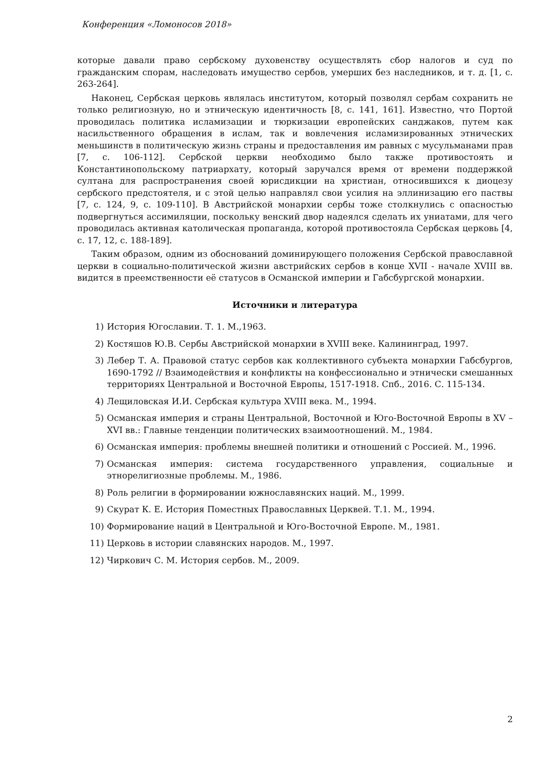Конференция «Ломоносов 2018»
которые давали право сербскому духовенству осуществлять сбор налогов и суд по гражданским спорам, наследовать имущество сербов, умерших без наследников, и т. д. [1, с. 263-264].
Наконец, Сербская церковь являлась институтом, который позволял сербам сохранить не только религиозную, но и этническую идентичность [8, с. 141, 161]. Известно, что Портой проводилась политика исламизации и тюркизации европейских санджаков, путем как насильственного обращения в ислам, так и вовлечения исламизированных этнических меньшинств в политическую жизнь страны и предоставления им равных с мусульманами прав [7, с. 106-112]. Сербской церкви необходимо было также противостоять и Константинопольскому патриархату, который заручался время от времени поддержкой султана для распространения своей юрисдикции на христиан, относившихся к диоцезу сербского предстоятеля, и с этой целью направлял свои усилия на эллинизацию его паствы [7, с. 124, 9, с. 109-110]. В Австрийской монархии сербы тоже столкнулись с опасностью подвергнуться ассимиляции, поскольку венский двор надеялся сделать их униатами, для чего проводилась активная католическая пропаганда, которой противостояла Сербская церковь [4, с. 17, 12, с. 188-189].
Таким образом, одним из обоснований доминирующего положения Сербской православной церкви в социально-политической жизни австрийских сербов в конце XVII - начале XVIII вв. видится в преемственности её статусов в Османской империи и Габсбургской монархии.
Источники и литература
1) История Югославии. Т. 1. М.,1963.
2) Костяшов Ю.В. Сербы Австрийской монархии в XVIII веке. Калининград, 1997.
3) Лебер Т. А. Правовой статус сербов как коллективного субъекта монархии Габсбургов, 1690-1792 // Взаимодействия и конфликты на конфессионально и этнически смешанных территориях Центральной и Восточной Европы, 1517-1918. Спб., 2016. С. 115-134.
4) Лещиловская И.И. Сербская культура XVIII века. М., 1994.
5) Османская империя и страны Центральной, Восточной и Юго-Восточной Европы в XV – XVI вв.: Главные тенденции политических взаимоотношений. М., 1984.
6) Османская империя: проблемы внешней политики и отношений с Россией. М., 1996.
7) Османская империя: система государственного управления, социальные и этнорелигиозные проблемы. М., 1986.
8) Роль религии в формировании южнославянских наций. М., 1999.
9) Скурат К. Е. История Поместных Православных Церквей. Т.1. М., 1994.
10) Формирование наций в Центральной и Юго-Восточной Европе. М., 1981.
11) Церковь в истории славянских народов. М., 1997.
12) Чиркович С. М. История сербов. М., 2009.
2